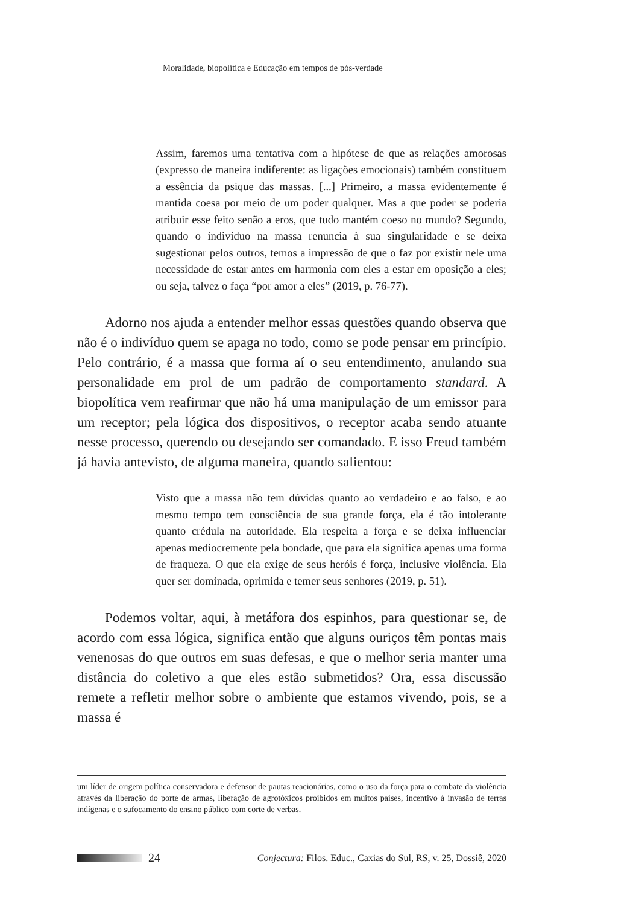Moralidade, biopolítica e Educação em tempos de pós-verdade
Assim, faremos uma tentativa com a hipótese de que as relações amorosas (expresso de maneira indiferente: as ligações emocionais) também constituem a essência da psique das massas. [...] Primeiro, a massa evidentemente é mantida coesa por meio de um poder qualquer. Mas a que poder se poderia atribuir esse feito senão a eros, que tudo mantém coeso no mundo? Segundo, quando o indivíduo na massa renuncia à sua singularidade e se deixa sugestionar pelos outros, temos a impressão de que o faz por existir nele uma necessidade de estar antes em harmonia com eles a estar em oposição a eles; ou seja, talvez o faça “por amor a eles” (2019, p. 76-77).
Adorno nos ajuda a entender melhor essas questões quando observa que não é o indivíduo quem se apaga no todo, como se pode pensar em princípio. Pelo contrário, é a massa que forma aí o seu entendimento, anulando sua personalidade em prol de um padrão de comportamento standard. A biopolítica vem reafirmar que não há uma manipulação de um emissor para um receptor; pela lógica dos dispositivos, o receptor acaba sendo atuante nesse processo, querendo ou desejando ser comandado. E isso Freud também já havia antevisto, de alguma maneira, quando salientou:
Visto que a massa não tem dúvidas quanto ao verdadeiro e ao falso, e ao mesmo tempo tem consciência de sua grande força, ela é tão intolerante quanto crédula na autoridade. Ela respeita a força e se deixa influenciar apenas mediocremente pela bondade, que para ela significa apenas uma forma de fraqueza. O que ela exige de seus heróis é força, inclusive violência. Ela quer ser dominada, oprimida e temer seus senhores (2019, p. 51).
Podemos voltar, aqui, à metáfora dos espinhos, para questionar se, de acordo com essa lógica, significa então que alguns ouriços têm pontas mais venenosas do que outros em suas defesas, e que o melhor seria manter uma distância do coletivo a que eles estão submetidos? Ora, essa discussão remete a refletir melhor sobre o ambiente que estamos vivendo, pois, se a massa é
um líder de origem política conservadora e defensor de pautas reacionárias, como o uso da força para o combate da violência através da liberação do porte de armas, liberação de agrotóxicos proibidos em muitos países, incentivo à invasão de terras indígenas e o sufocamento do ensino público com corte de verbas.
24 Conjectura: Filos. Educ., Caxias do Sul, RS, v. 25, Dossiê, 2020